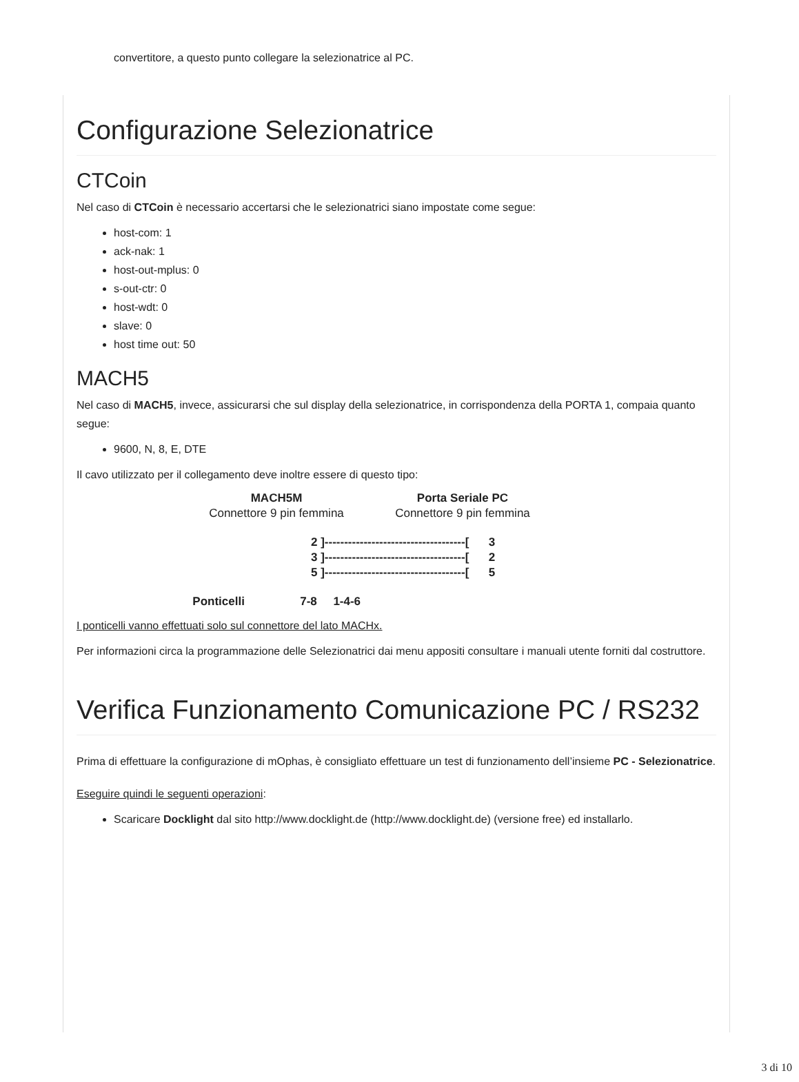convertitore, a questo punto collegare la selezionatrice al PC.
Configurazione Selezionatrice
CTCoin
Nel caso di CTCoin è necessario accertarsi che le selezionatrici siano impostate come segue:
host-com: 1
ack-nak: 1
host-out-mplus: 0
s-out-ctr: 0
host-wdt: 0
slave: 0
host time out: 50
MACH5
Nel caso di MACH5, invece, assicurarsi che sul display della selezionatrice, in corrispondenza della PORTA 1, compaia quanto segue:
9600, N, 8, E, DTE
Il cavo utilizzato per il collegamento deve inoltre essere di questo tipo:
MACH5M
Connettore 9 pin femmina
Porta Seriale PC
Connettore 9 pin femmina
2 ]------------------------------------[ 3 3 ]------------------------------------[ 2 5 ]------------------------------------[ 5
Ponticelli 7-8 1-4-6
I ponticelli vanno effettuati solo sul connettore del lato MACHx.
Per informazioni circa la programmazione delle Selezionatrici dai menu appositi consultare i manuali utente forniti dal costruttore.
Verifica Funzionamento Comunicazione PC / RS232
Prima di effettuare la configurazione di mOphas, è consigliato effettuare un test di funzionamento dell’insieme PC - Selezionatrice.
Eseguire quindi le seguenti operazioni:
Scaricare Docklight dal sito http://www.docklight.de (http://www.docklight.de) (versione free) ed installarlo.
3 di 10